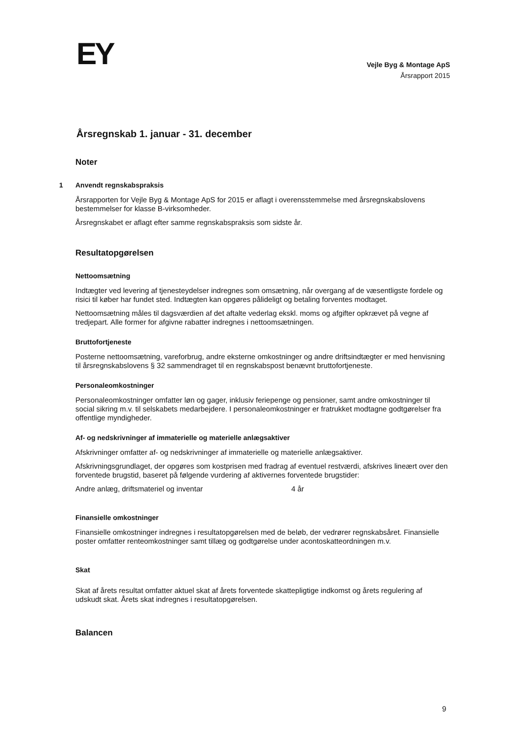EY
Vejle Byg & Montage ApS
Årsrapport 2015
Årsregnskab 1. januar - 31. december
Noter
1 Anvendt regnskabspraksis
Årsrapporten for Vejle Byg & Montage ApS for 2015 er aflagt i overensstemmelse med årsregnskabslovens bestemmelser for klasse B-virksomheder.
Årsregnskabet er aflagt efter samme regnskabspraksis som sidste år.
Resultatopgørelsen
Nettoomsætning
Indtægter ved levering af tjenesteydelser indregnes som omsætning, når overgang af de væsentligste fordele og risici til køber har fundet sted. Indtægten kan opgøres pålideligt og betaling forventes modtaget.
Nettoomsætning måles til dagsværdien af det aftalte vederlag ekskl. moms og afgifter opkrævet på vegne af tredjepart. Alle former for afgivne rabatter indregnes i nettoomsætningen.
Bruttofortjeneste
Posterne nettoomsætning, vareforbrug, andre eksterne omkostninger og andre driftsindtægter er med henvisning til årsregnskabslovens § 32 sammendraget til en regnskabspost benævnt bruttofortjeneste.
Personaleomkostninger
Personaleomkostninger omfatter løn og gager, inklusiv feriepenge og pensioner, samt andre omkostninger til social sikring m.v. til selskabets medarbejdere. I personaleomkostninger er fratrukket modtagne godtgørelser fra offentlige myndigheder.
Af- og nedskrivninger af immaterielle og materielle anlægsaktiver
Afskrivninger omfatter af- og nedskrivninger af immaterielle og materielle anlægsaktiver.
Afskrivningsgrundlaget, der opgøres som kostprisen med fradrag af eventuel restværdi, afskrives lineært over den forventede brugstid, baseret på følgende vurdering af aktivernes forventede brugstider:
| Andre anlæg, driftsmateriel og inventar | 4 år |
Finansielle omkostninger
Finansielle omkostninger indregnes i resultatopgørelsen med de beløb, der vedrører regnskabsåret. Finansielle poster omfatter renteomkostninger samt tillæg og godtgørelse under acontoskatteordningen m.v.
Skat
Skat af årets resultat omfatter aktuel skat af årets forventede skattepligtige indkomst og årets regulering af udskudt skat. Årets skat indregnes i resultatopgørelsen.
Balancen
9